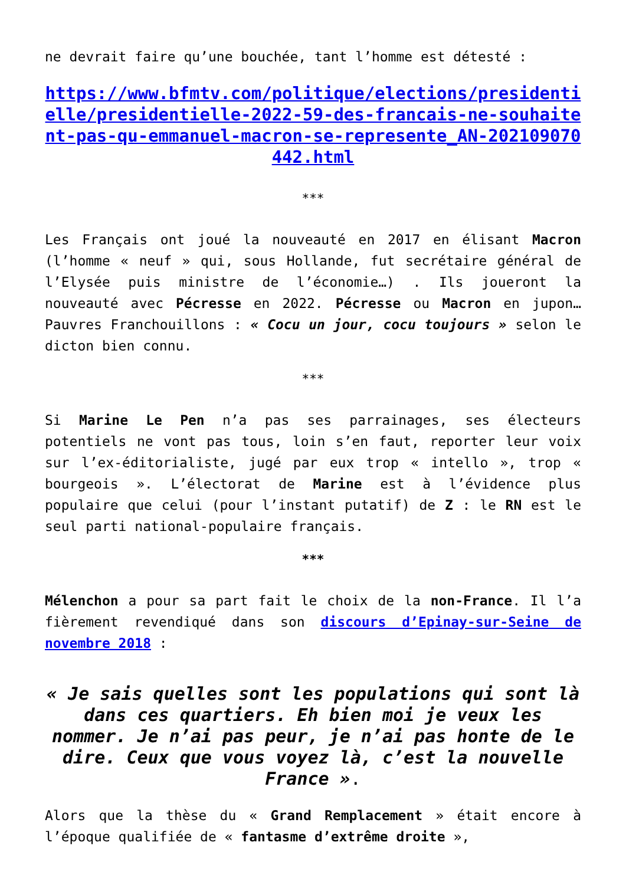ne devrait faire qu’une bouchée, tant l’homme est détesté :
https://www.bfmtv.com/politique/elections/presidentielle/presidentielle-2022-59-des-francais-ne-souhaitent-pas-qu-emmanuel-macron-se-represente_AN-202109070442.html
***
Les Français ont joué la nouveauté en 2017 en élisant Macron (l’homme « neuf » qui, sous Hollande, fut secrétaire général de l’Elysée puis ministre de l’économie…) . Ils joueront la nouveauté avec Pécresse en 2022. Pécresse ou Macron en jupon… Pauvres Franchouillons : « Cocu un jour, cocu toujours » selon le dicton bien connu.
***
Si Marine Le Pen n’a pas ses parrainages, ses électeurs potentiels ne vont pas tous, loin s’en faut, reporter leur voix sur l’ex-éditorialiste, jugé par eux trop « intello », trop « bourgeois ». L’électorat de Marine est à l’évidence plus populaire que celui (pour l’instant putatif) de Z : le RN est le seul parti national-populaire français.
***
Mélenchon a pour sa part fait le choix de la non-France. Il l’a fièrement revendiqué dans son discours d’Epinay-sur-Seine de novembre 2018 :
« Je sais quelles sont les populations qui sont là dans ces quartiers. Eh bien moi je veux les nommer. Je n’ai pas peur, je n’ai pas honte de le dire. Ceux que vous voyez là, c’est la nouvelle France ».
Alors que la thèse du « Grand Remplacement » était encore à l’époque qualifiée de « fantasme d’extrême droite »,